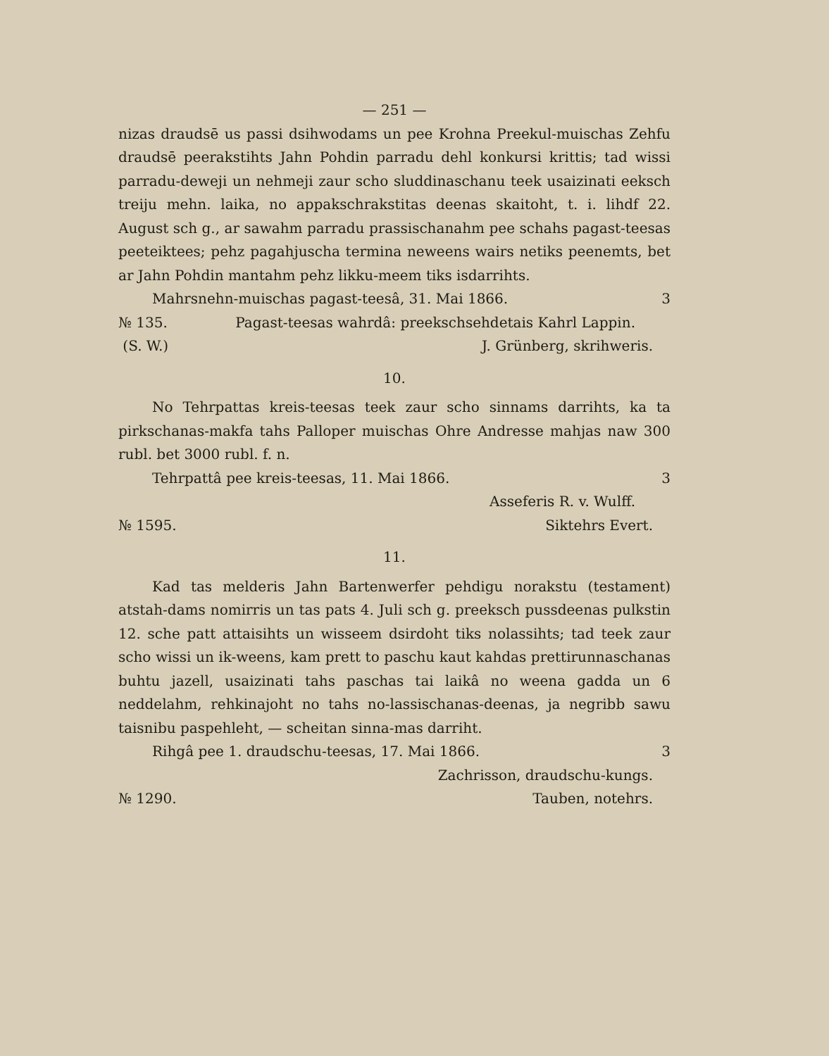— 251 —
nizas draudsē us passi dsihwodams un pee Krohna Preekul-muischas Zehfu draudsē peerakstihts Jahn Pohdin parradu dehl konkursi krittis; tad wissi parradu-deweji un nehmeji zaur scho sluddinaschanu teek usaizinati eeksch treiju mehn. laika, no appakschrakstitas deenas skaitoht, t. i. lihdf 22. August sch g., ar sawahm parradu prassischanahm pee schahs pagast-teesas peeteiktees; pehz pagahjuscha termina neweens wairs netiks peenemts, bet ar Jahn Pohdin mantahm pehz likku-meem tiks isdarrihts.
Mahrsnehn-muischas pagast-teesâ, 31. Mai 1866. 3
№ 135. Pagast-teesas wahrdâ: preekschsehdetais Kahrl Lappin.
(S. W.) J. Grünberg, skrihweris.
10.
No Tehrpattas kreis-teesas teek zaur scho sinnams darrihts, ka ta pirkschanas-makfa tahs Palloper muischas Ohre Andresse mahjas naw 300 rubl. bet 3000 rubl. f. n.
Tehrpattâ pee kreis-teesas, 11. Mai 1866. 3
Asseferis R. v. Wulff.
№ 1595. Siktehrs Evert.
11.
Kad tas melderis Jahn Bartenwerfer pehdigu norakstu (testament) atstah-dams nomirris un tas pats 4. Juli sch g. preeksch pussdeenas pulkstin 12. sche patt attaisihts un wisseem dsirdoht tiks nolassihts; tad teek zaur scho wissi un ik-weens, kam prett to paschu kaut kahdas prettirunnaschanas buhtu jazell, usaizinati tahs paschas tai laikâ no weena gadda un 6 neddelahm, rehkinajoht no tahs no-lassischanas-deenas, ja negribb sawu taisnibu paspehleht, — scheitan sinna-mas darriht.
Rihgâ pee 1. draudschu-teesas, 17. Mai 1866. 3
Zachrisson, draudschu-kungs.
№ 1290. Tauben, notehrs.